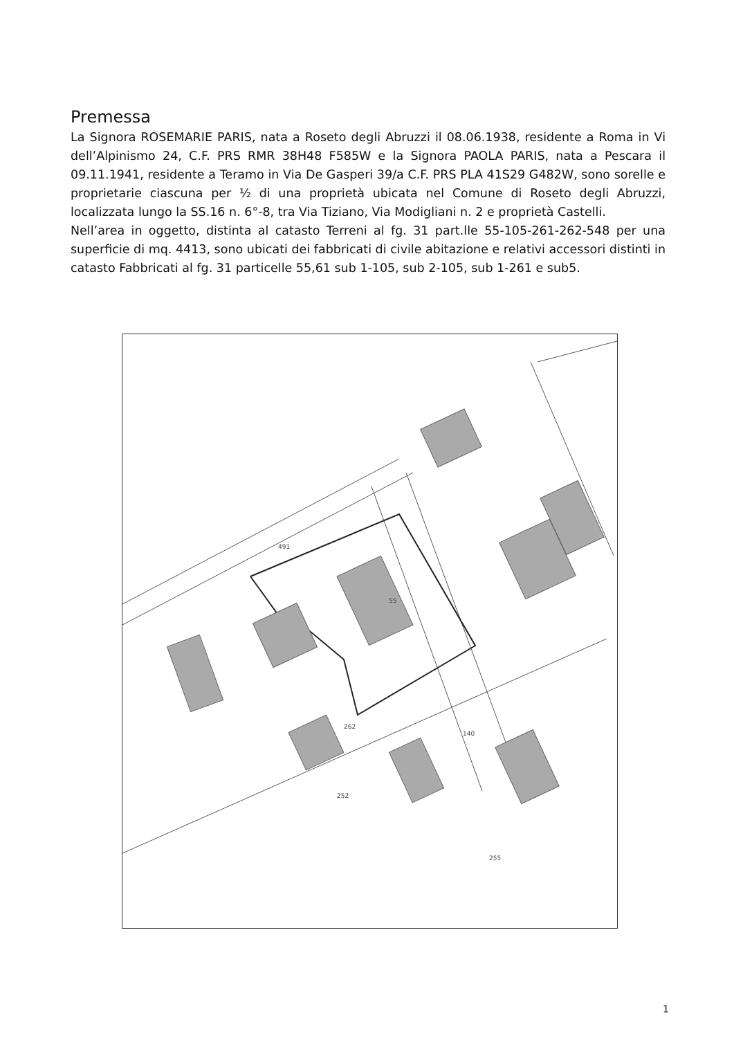Premessa
La Signora ROSEMARIE PARIS, nata a Roseto degli Abruzzi il 08.06.1938, residente a Roma in Vi dell’Alpinismo 24, C.F. PRS RMR 38H48 F585W e la Signora PAOLA PARIS, nata a Pescara il 09.11.1941, residente a Teramo in Via De Gasperi 39/a C.F. PRS PLA 41S29 G482W, sono sorelle e proprietarie ciascuna per ½ di una proprietà ubicata nel Comune di Roseto degli Abruzzi, localizzata lungo la SS.16 n. 6°-8, tra Via Tiziano, Via Modigliani n. 2 e proprietà Castelli.
Nell’area in oggetto, distinta al catasto Terreni al fg. 31 part.lle 55-105-261-262-548 per una superficie di mq. 4413, sono ubicati dei fabbricati di civile abitazione e relativi accessori distinti in catasto Fabbricati al fg. 31 particelle 55,61 sub 1-105, sub 2-105, sub 1-261 e sub5.
55
491
262
140
252
255
1